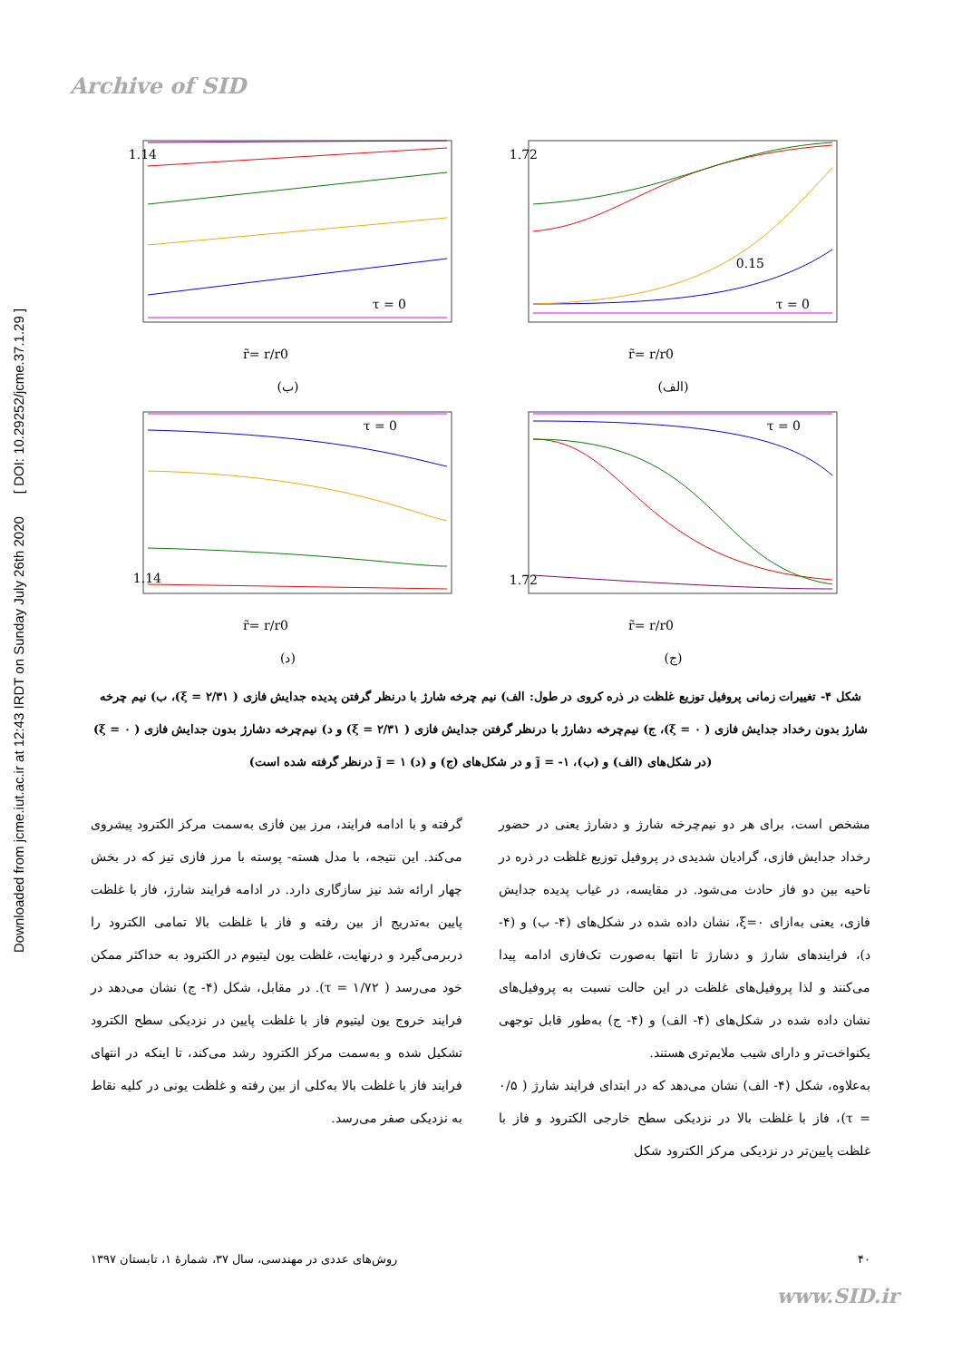Archive of SID
Downloaded from jcme.iut.ac.ir at 12:43 IRDT on Sunday July 26th 2020 [ DOI: 10.29252/jcme.37.1.29 ]
1.72
0.15
τ = 0
r̃= r/r0
(الف)
1.14
τ = 0
r̃= r/r0
(ب)
1.72
τ = 0
r̃= r/r0
(ج)
τ = 0
1.14
r̃= r/r0
(د)
شکل ۴- تغییرات زمانی پروفیل توزیع غلظت در ذره کروی در طول: الف) نیم چرخه شارژ با درنظر گرفتن پدیده جدایش فازی ( ۲/۳۱ = ξ)، ب) نیم چرخه شارژ بدون رخداد جدایش فازی ( ۰ = ξ)، ج) نیم‌چرخه دشارژ با درنظر گرفتن جدایش فازی ( ۲/۳۱ = ξ) و د) نیم‌چرخه دشارژ بدون جدایش فازی ( ۰ = ξ) (در شکل‌های (الف) و (ب)، ۱- = j̃ و در شکل‌های (ج) و (د) ۱ = j̃ درنظر گرفته شده است)
مشخص است، برای هر دو نیم‌چرخه شارژ و دشارژ یعنی در حضور رخداد جدایش فازی، گرادیان شدیدی در پروفیل توزیع غلظت در ذره در ناحیه بین دو فاز حادث می‌شود. در مقایسه، در غیاب پدیده جدایش فازی، یعنی به‌ازای ۰=ξ، نشان داده شده در شکل‌های (۴- ب) و (۴- د)، فرایندهای شارژ و دشارژ تا انتها به‌صورت تک‌فازی ادامه پیدا می‌کنند و لذا پروفیل‌های غلظت در این حالت نسبت به پروفیل‌های نشان داده شده در شکل‌های (۴- الف) و (۴- ج) به‌طور قابل توجهی یکنواخت‌تر و دارای شیب ملایم‌تری هستند.
به‌علاوه، شکل (۴- الف) نشان می‌دهد که در ابتدای فرایند شارژ ( ۰/۵ = τ)، فاز با غلظت بالا در نزدیکی سطح خارجی الکترود و فاز با غلظت پایین‌تر در نزدیکی مرکز الکترود شکل
گرفته و با ادامه فرایند، مرز بین فازی به‌سمت مرکز الکترود پیشروی می‌کند. این نتیجه، با مدل هسته- پوسته با مرز فازی تیز که در بخش چهار ارائه شد نیز سازگاری دارد. در ادامه فرایند شارژ، فاز با غلظت پایین به‌تدریج از بین رفته و فاز با غلظت بالا تمامی الکترود را دربرمی‌گیرد و درنهایت، غلظت یون لیتیوم در الکترود به حداکثر ممکن خود می‌رسد ( ۱/۷۲ = τ). در مقابل، شکل (۴- ج) نشان می‌دهد در فرایند خروج یون لیتیوم فاز با غلظت پایین در نزدیکی سطح الکترود تشکیل شده و به‌سمت مرکز الکترود رشد می‌کند، تا اینکه در انتهای فرایند فاز با غلظت بالا به‌کلی از بین رفته و غلظت یونی در کلیه نقاط به نزدیکی صفر می‌رسد.
۴۰ روش‌های عددی در مهندسی، سال ۳۷، شمارهٔ ۱، تابستان ۱۳۹۷
www.SID.ir